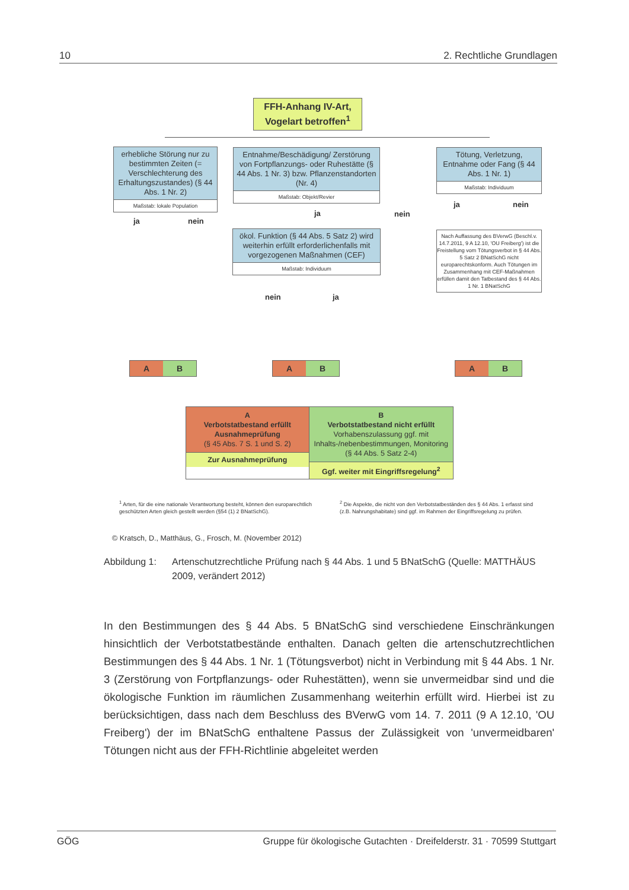10 2. Rechtliche Grundlagen
FFH-Anhang IV-Art, Vogelart betroffen<sup>1</sup>
erhebliche Störung nur zu bestimmten Zeiten (= Verschlechterung des Erhaltungszustandes) (§ 44 Abs. 1 Nr. 2)
Maßstab: lokale Population
Entnahme/Beschädigung/ Zerstörung von Fortpflanzungs- oder Ruhestätte (§ 44 Abs. 1 Nr. 3) bzw. Pflanzenstandorten (Nr. 4)
Maßstab: Objekt/Revier
Tötung, Verletzung, Entnahme oder Fang (§ 44 Abs. 1 Nr. 1)
Maßstab: Individuum
ja nein
ja nein
ja nein
ökol. Funktion (§ 44 Abs. 5 Satz 2) wird weiterhin erfüllt erforderlichenfalls mit vorgezogenen Maßnahmen (CEF)
Maßstab: Individuum
Nach Auffassung des BVerwG (Beschl.v. 14.7.2011, 9 A 12.10, 'OU Freiberg') ist die Freistellung vom Tötungsverbot in § 44 Abs. 5 Satz 2 BNatSchG nicht europarechtskonform. Auch Tötungen im Zusammenhang mit CEF-Maßnahmen erfüllen damit den Tatbestand des § 44 Abs. 1 Nr. 1 BNatSchG
nein ja
A B
A B
A B
A
Verbotstatbestand erfüllt
Ausnahmeprüfung
(§ 45 Abs. 7 S. 1 und S. 2)
Zur Ausnahmeprüfung
B
Verbotstatbestand nicht erfüllt
Vorhabenszulassung ggf. mit Inhalts-/nebenbestimmungen, Monitoring (§ 44 Abs. 5 Satz 2-4)
Ggf. weiter mit Eingriffsregelung<sup>2</sup>
<sup>1</sup> Arten, für die eine nationale Verantwortung besteht, können den europarechtlich geschützten Arten gleich gestellt werden (§54 (1) 2 BNatSchG).
<sup>2</sup> Die Aspekte, die nicht von den Verbotstatbeständen des § 44 Abs. 1 erfasst sind (z.B. Nahrungshabitate) sind ggf. im Rahmen der Eingriffsregelung zu prüfen.
© Kratsch, D., Matthäus, G., Frosch, M. (November 2012)
Abbildung 1: Artenschutzrechtliche Prüfung nach § 44 Abs. 1 und 5 BNatSchG (Quelle: MATTHÄUS 2009, verändert 2012)
In den Bestimmungen des § 44 Abs. 5 BNatSchG sind verschiedene Einschränkungen hinsichtlich der Verbotstatbestände enthalten. Danach gelten die artenschutzrechtlichen Bestimmungen des § 44 Abs. 1 Nr. 1 (Tötungsverbot) nicht in Verbindung mit § 44 Abs. 1 Nr. 3 (Zerstörung von Fortpflanzungs- oder Ruhestätten), wenn sie unvermeidbar sind und die ökologische Funktion im räumlichen Zusammenhang weiterhin erfüllt wird. Hierbei ist zu berücksichtigen, dass nach dem Beschluss des BVerwG vom 14. 7. 2011 (9 A 12.10, 'OU Freiberg') der im BNatSchG enthaltene Passus der Zulässigkeit von 'unvermeidbaren' Tötungen nicht aus der FFH-Richtlinie abgeleitet werden
GÖG Gruppe für ökologische Gutachten · Dreifelderstr. 31 · 70599 Stuttgart